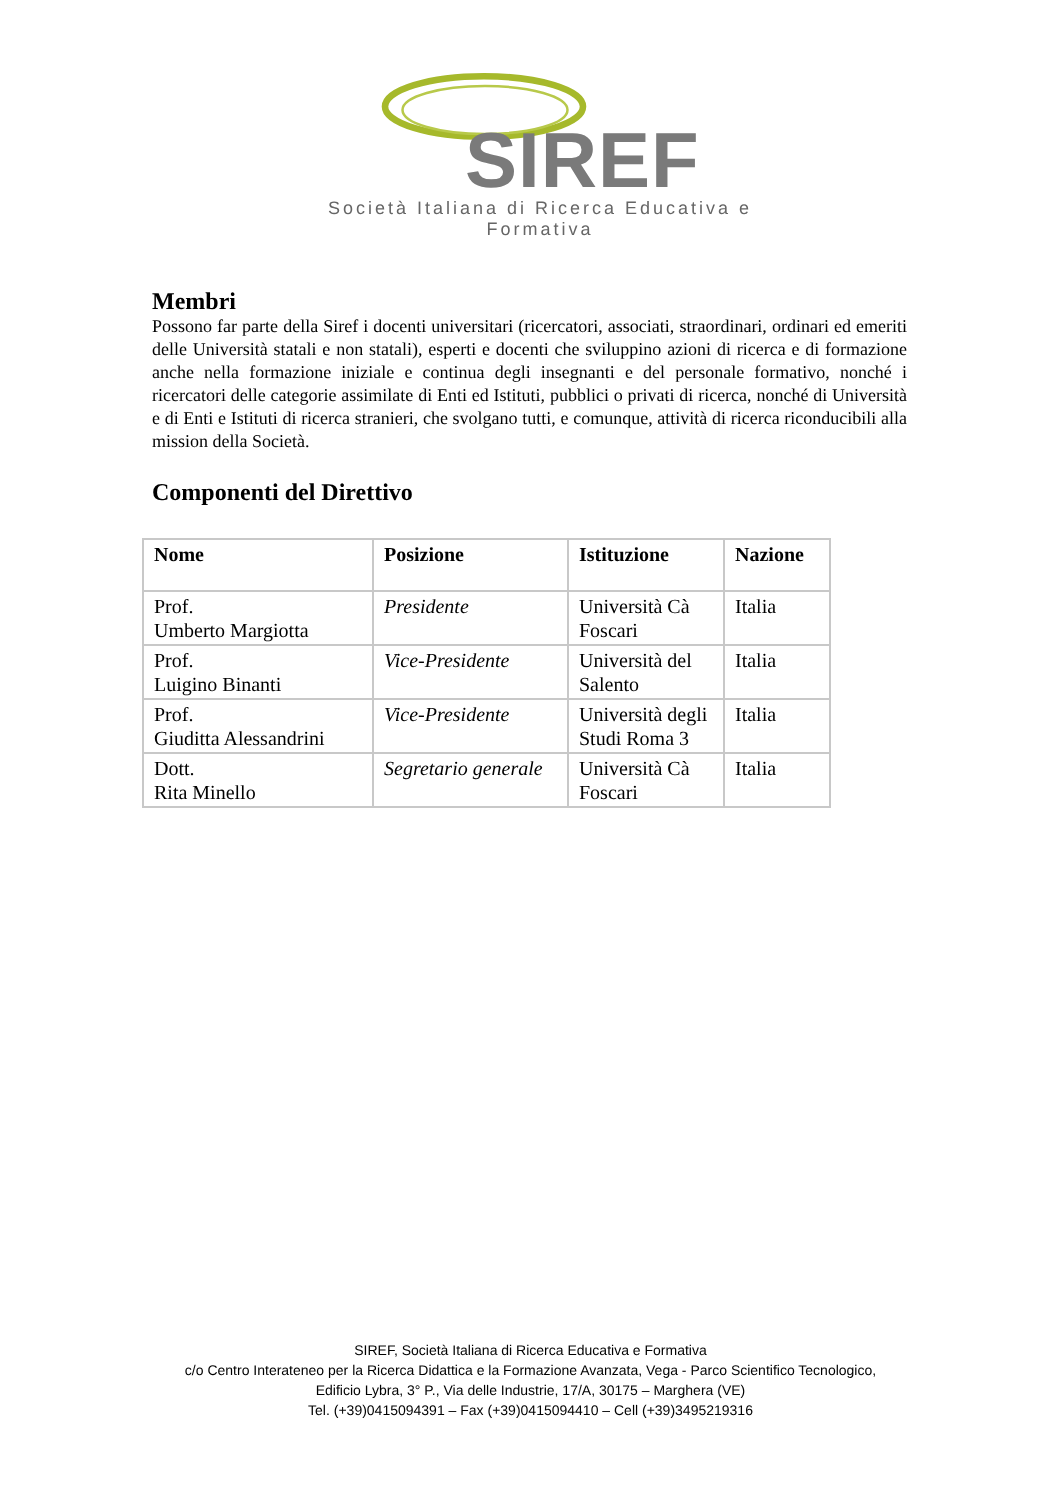SIREF
Società Italiana di Ricerca Educativa e Formativa
Membri
Possono far parte della Siref i docenti universitari (ricercatori, associati, straordinari, ordinari ed emeriti delle Università statali e non statali), esperti e docenti che sviluppino azioni di ricerca e di formazione anche nella formazione iniziale e continua degli insegnanti e del personale formativo, nonché i ricercatori delle categorie assimilate di Enti ed Istituti, pubblici o privati di ricerca, nonché di Università e di Enti e Istituti di ricerca stranieri, che svolgano tutti, e comunque, attività di ricerca riconducibili alla mission della Società.
Componenti del Direttivo
| Nome | Posizione | Istituzione | Nazione |
| --- | --- | --- | --- |
| Prof. Umberto Margiotta | Presidente | Università Cà Foscari | Italia |
| Prof. Luigino Binanti | Vice-Presidente | Università del Salento | Italia |
| Prof. Giuditta Alessandrini | Vice-Presidente | Università degli Studi Roma 3 | Italia |
| Dott. Rita Minello | Segretario generale | Università Cà Foscari | Italia |
SIREF, Società Italiana di Ricerca Educativa e Formativa
c/o Centro Interateneo per la Ricerca Didattica e la Formazione Avanzata, Vega - Parco Scientifico Tecnologico,
Edificio Lybra, 3° P., Via delle Industrie, 17/A, 30175 – Marghera (VE)
Tel. (+39)0415094391 – Fax (+39)0415094410 – Cell (+39)3495219316